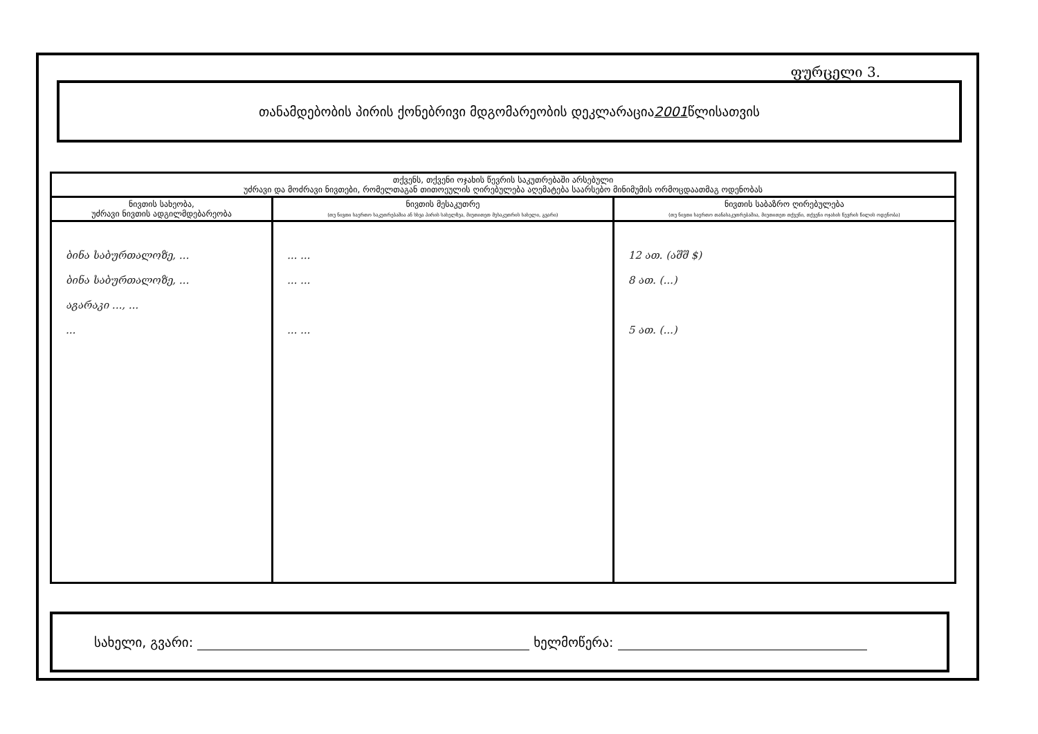ფურცელი 3.
თანამდებობის პირის ქონებრივი მდგომარეობის დეკლარაცია 2001 წლისათვის
| თქვენს, თქვენი ოჯახის წევრის საკუთრებაში არსებული უძრავი და მოძრავი ნივთები, რომელთაგან თითოეულის ღირებულება აღემატება საარსებო მინიმუმის ორმოცდაათმაგ ოდენობას | | |
| --- | --- | --- |
| ნივთის სახეობა, უძრავი ნივთის ადგილმდებარეობა | ნივთის მესაკუთრე (თუ ნივთი საერთო საკუთრებაშია ან სხვა პირის სახელზეა, მიუთითეთ მესაკუთრის სახელი, გვარი) | ნივთის საბაზრო ღირებულება (თუ ნივთი საერთო თანასაკუთრებაშია, მიუთითეთ თქვენი, თქვენი ოჯახის წევრის წილის ოდენობა) |
| ბინა საბურთალოზე, ... ბინა საბურთალოზე, ... აგარაკი ..., ... ... | ... ... ... ... ... ... | 12 ათ. (აშშ $) 8 ათ. (...) 5 ათ. (...) |
სახელი, გვარი: ხელმოწერა: